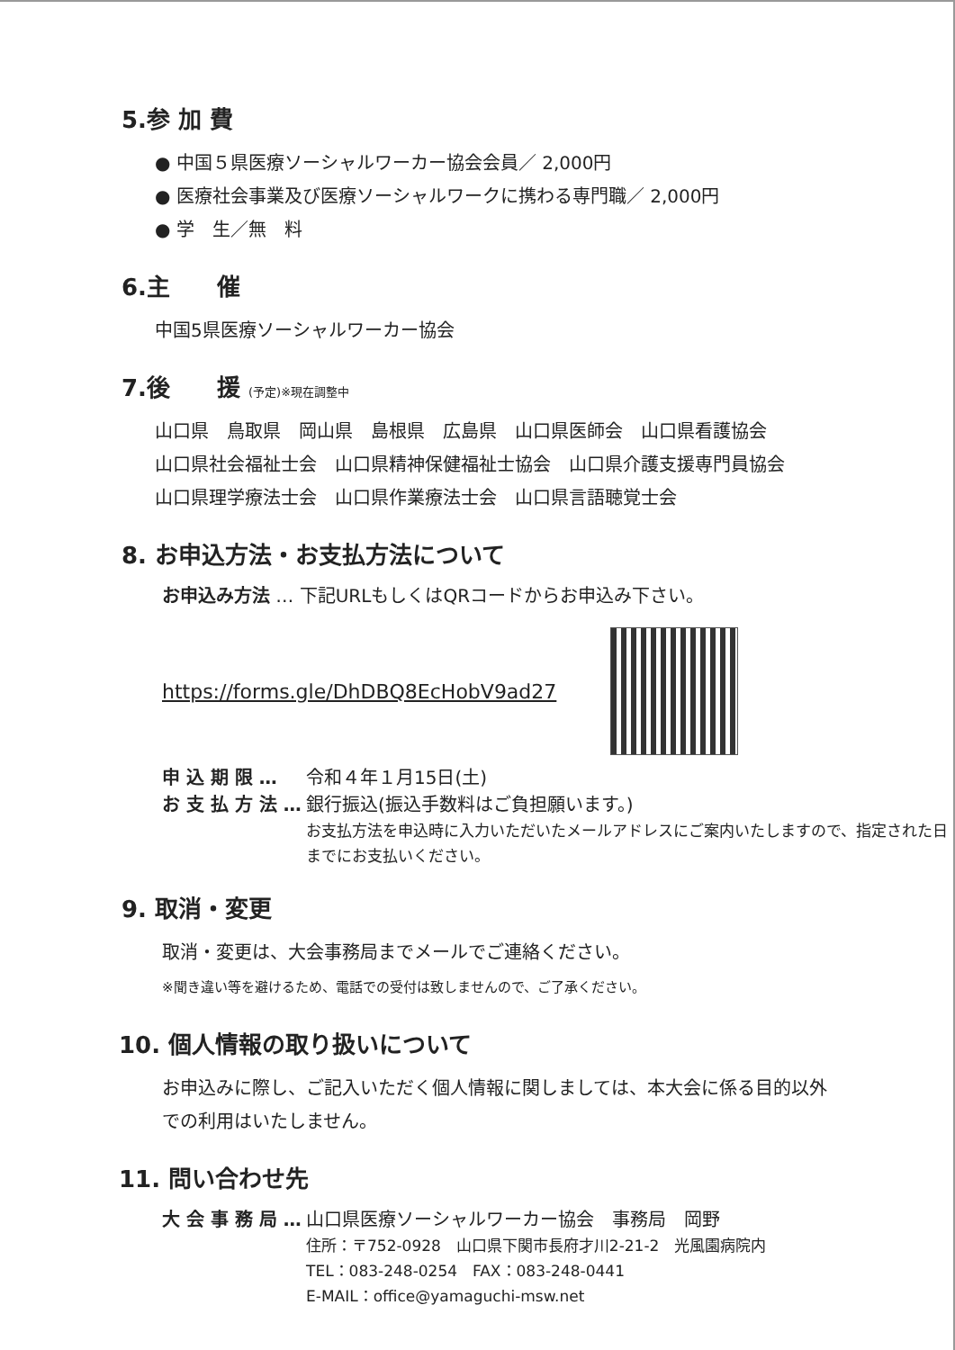5.参 加 費
● 中国５県医療ソーシャルワーカー協会会員／ 2,000円
● 医療社会事業及び医療ソーシャルワークに携わる専門職／ 2,000円
● 学　生／無　料
6.主　　催
中国5県医療ソーシャルワーカー協会
7.後　　援 (予定)※現在調整中
山口県　鳥取県　岡山県　島根県　広島県　山口県医師会　山口県看護協会
山口県社会福祉士会　山口県精神保健福祉士協会　山口県介護支援専門員協会
山口県理学療法士会　山口県作業療法士会　山口県言語聴覚士会
8. お申込方法・お支払方法について
お申込み方法 … 下記URLもしくはQRコードからお申込み下さい。
https://forms.gle/DhDBQ8EcHobV9ad27
申 込 期 限 … 令和４年１月15日(土)
お 支 払 方 法 … 銀行振込(振込手数料はご負担願います。)
お支払方法を申込時に入力いただいたメールアドレスにご案内いたしますので、指定された日までにお支払いください。
9. 取消・変更
取消・変更は、大会事務局までメールでご連絡ください。
※聞き違い等を避けるため、電話での受付は致しませんので、ご了承ください。
10. 個人情報の取り扱いについて
お申込みに際し、ご記入いただく個人情報に関しましては、本大会に係る目的以外での利用はいたしません。
11. 問い合わせ先
大 会 事 務 局 … 山口県医療ソーシャルワーカー協会　事務局　岡野
住所：〒752-0928　山口県下関市長府才川2-21-2　光風園病院内
TEL：083-248-0254　FAX：083-248-0441
E-MAIL：office@yamaguchi-msw.net